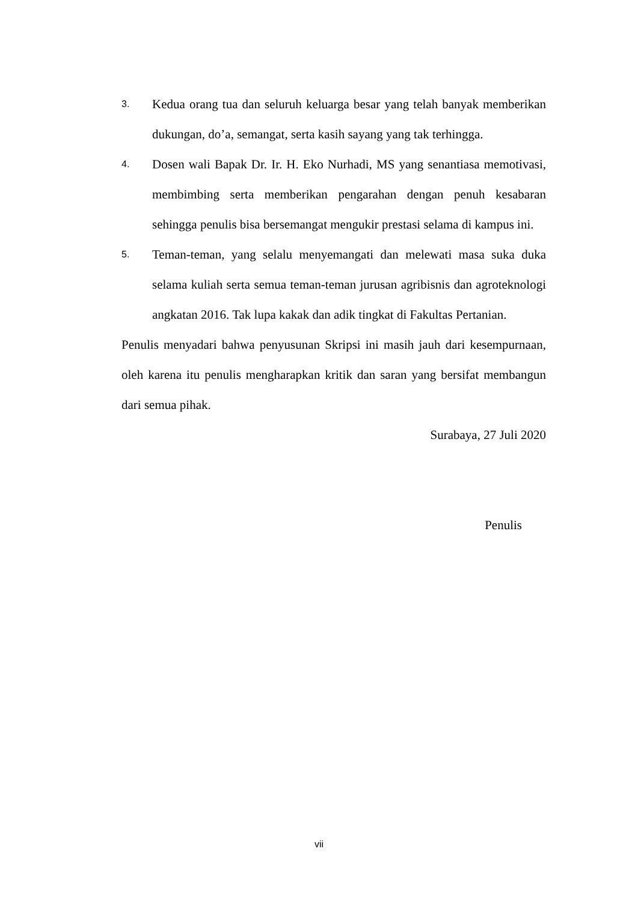3.
Kedua orang tua dan seluruh keluarga besar yang telah banyak memberikan dukungan, do’a, semangat, serta kasih sayang yang tak terhingga.
4.
Dosen wali Bapak Dr. Ir. H. Eko Nurhadi, MS yang senantiasa memotivasi, membimbing serta memberikan pengarahan dengan penuh kesabaran sehingga penulis bisa bersemangat mengukir prestasi selama di kampus ini.
5.
Teman-teman, yang selalu menyemangati dan melewati masa suka duka selama kuliah serta semua teman-teman jurusan agribisnis dan agroteknologi angkatan 2016. Tak lupa kakak dan adik tingkat di Fakultas Pertanian.
Penulis menyadari bahwa penyusunan Skripsi ini masih jauh dari kesempurnaan, oleh karena itu penulis mengharapkan kritik dan saran yang bersifat membangun dari semua pihak.
Surabaya, 27 Juli 2020
Penulis
vii